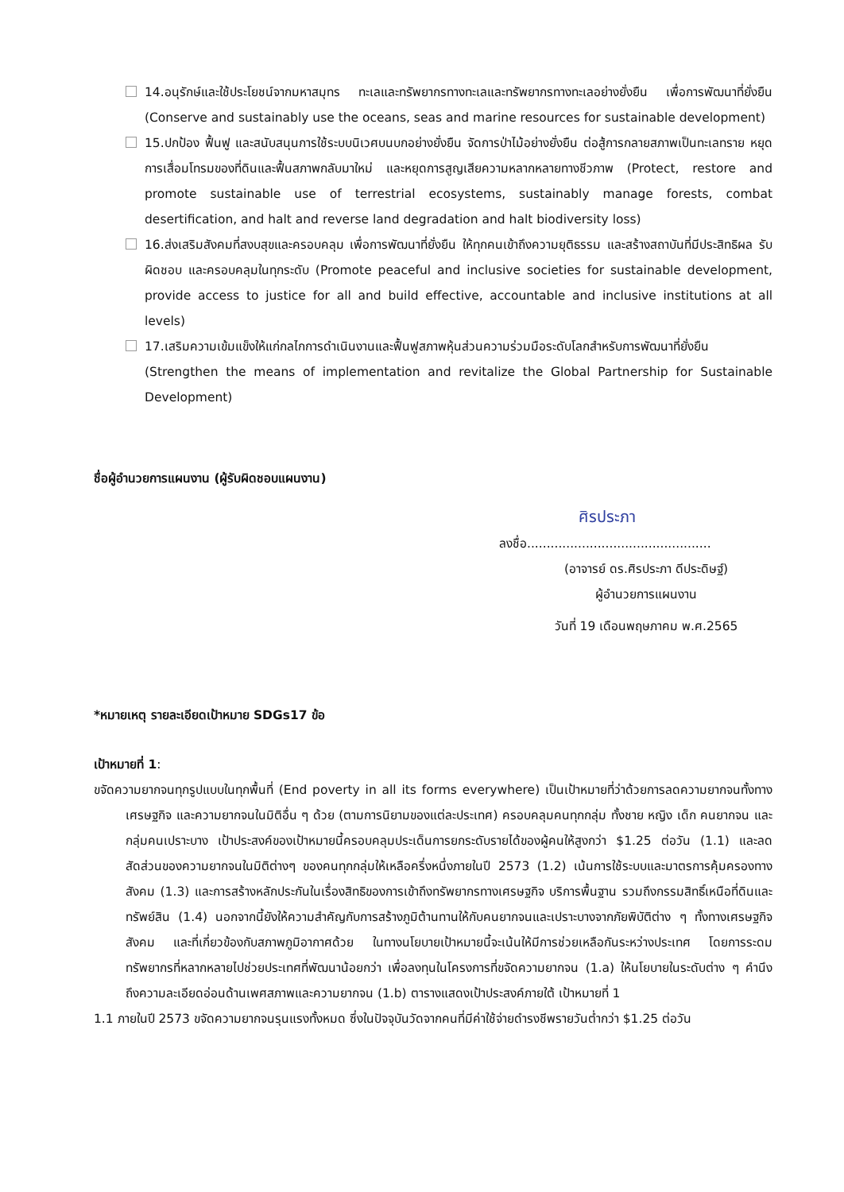14.อนุรักษ์และใช้ประโยชน์จากมหาสมุทร ทะเลและทรัพยากรทางทะเลและทรัพยากรทางทะเลอย่างยั่งยืน เพื่อการพัฒนาที่ยั่งยืน (Conserve and sustainably use the oceans, seas and marine resources for sustainable development)
15.ปกป้อง ฟื้นฟู และสนับสนุนการใช้ระบบนิเวศบนบกอย่างยั่งยืน จัดการป่าไม้อย่างยั่งยืน ต่อสู้การกลายสภาพเป็นทะเลทราย หยุดการเสื่อมโทรมของที่ดินและฟื้นสภาพกลับมาใหม่ และหยุดการสูญเสียความหลากหลายทางชีวภาพ (Protect, restore and promote sustainable use of terrestrial ecosystems, sustainably manage forests, combat desertification, and halt and reverse land degradation and halt biodiversity loss)
16.ส่งเสริมสังคมที่สงบสุขและครอบคลุม เพื่อการพัฒนาที่ยั่งยืน ให้ทุกคนเข้าถึงความยุติธรรม และสร้างสถาบันที่มีประสิทธิผล รับผิดชอบ และครอบคลุมในทุกระดับ (Promote peaceful and inclusive societies for sustainable development, provide access to justice for all and build effective, accountable and inclusive institutions at all levels)
17.เสริมความเข้มแข็งให้แก่กลไกการดำเนินงานและฟื้นฟูสภาพหุ้นส่วนความร่วมมือระดับโลกสำหรับการพัฒนาที่ยั่งยืน (Strengthen the means of implementation and revitalize the Global Partnership for Sustainable Development)
ชื่อผู้อำนวยการแผนงาน (ผู้รับผิดชอบแผนงาน)
ศิรประภา
ลงชื่อ...............................................
(อาจารย์ ดร.ศิรประภา ดีประดิษฐ์)
ผู้อำนวยการแผนงาน
วันที่ 19 เดือนพฤษภาคม พ.ศ.2565
*หมายเหตุ รายละเอียดเป้าหมาย SDGs17 ข้อ
เป้าหมายที่ 1:
ขจัดความยากจนทุกรูปแบบในทุกพื้นที่ (End poverty in all its forms everywhere) เป็นเป้าหมายที่ว่าด้วยการลดความยากจนทั้งทางเศรษฐกิจ และความยากจนในมิติอื่น ๆ ด้วย (ตามการนิยามของแต่ละประเทศ) ครอบคลุมคนทุกกลุ่ม ทั้งชาย หญิง เด็ก คนยากจน และกลุ่มคนเปราะบาง เป้าประสงค์ของเป้าหมายนี้ครอบคลุมประเด็นการยกระดับรายได้ของผู้คนให้สูงกว่า $1.25 ต่อวัน (1.1) และลดสัดส่วนของความยากจนในมิติต่างๆ ของคนทุกกลุ่มให้เหลือครึ่งหนึ่งภายในปี 2573 (1.2) เน้นการใช้ระบบและมาตรการคุ้มครองทางสังคม (1.3) และการสร้างหลักประกันในเรื่องสิทธิของการเข้าถึงทรัพยากรทางเศรษฐกิจ บริการพื้นฐาน รวมถึงกรรมสิทธิ์เหนือที่ดินและทรัพย์สิน (1.4) นอกจากนี้ยังให้ความสำคัญกับการสร้างภูมิต้านทานให้กับคนยากจนและเปราะบางจากภัยพิบัติต่าง ๆ ทั้งทางเศรษฐกิจสังคม และที่เกี่ยวข้องกับสภาพภูมิอากาศด้วย ในทางนโยบายเป้าหมายนี้จะเน้นให้มีการช่วยเหลือกันระหว่างประเทศ โดยการระดมทรัพยากรที่หลากหลายไปช่วยประเทศที่พัฒนาน้อยกว่า เพื่อลงทุนในโครงการที่ขจัดความยากจน (1.a) ให้นโยบายในระดับต่าง ๆ คำนึงถึงความละเอียดอ่อนด้านเพศสภาพและความยากจน (1.b) ตารางแสดงเป้าประสงค์ภายใต้ เป้าหมายที่ 1
1.1 ภายในปี 2573 ขจัดความยากจนรุนแรงทั้งหมด ซึ่งในปัจจุบันวัดจากคนที่มีค่าใช้จ่ายดำรงชีพรายวันต่ำกว่า $1.25 ต่อวัน